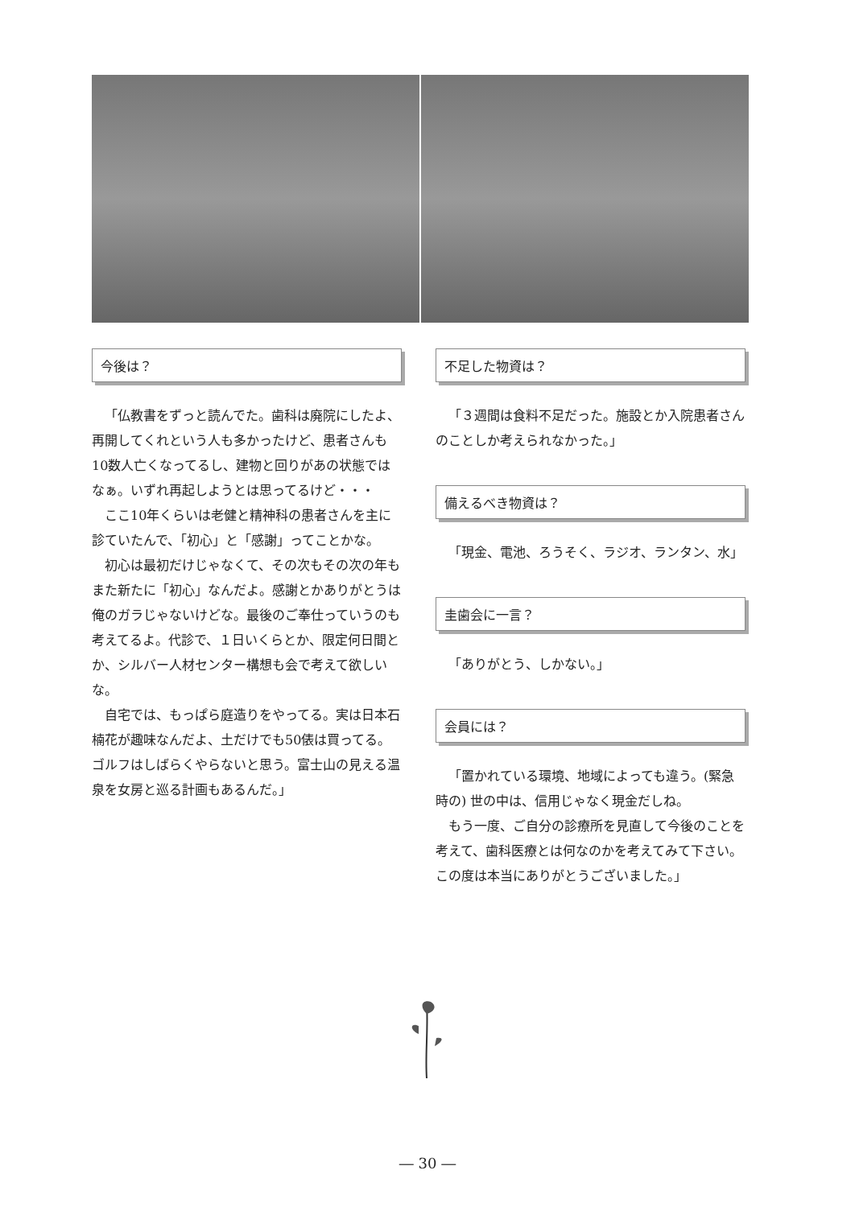今後は？
「仏教書をずっと読んでた。歯科は廃院にしたよ、再開してくれという人も多かったけど、患者さんも10数人亡くなってるし、建物と回りがあの状態ではなぁ。いずれ再起しようとは思ってるけど・・・
ここ10年くらいは老健と精神科の患者さんを主に診ていたんで、「初心」と「感謝」ってことかな。
初心は最初だけじゃなくて、その次もその次の年もまた新たに「初心」なんだよ。感謝とかありがとうは俺のガラじゃないけどな。最後のご奉仕っていうのも考えてるよ。代診で、１日いくらとか、限定何日間とか、シルバー人材センター構想も会で考えて欲しいな。
自宅では、もっぱら庭造りをやってる。実は日本石楠花が趣味なんだよ、土だけでも50俵は買ってる。ゴルフはしばらくやらないと思う。富士山の見える温泉を女房と巡る計画もあるんだ。」
不足した物資は？
「３週間は食料不足だった。施設とか入院患者さんのことしか考えられなかった。」
備えるべき物資は？
「現金、電池、ろうそく、ラジオ、ランタン、水」
圭歯会に一言？
「ありがとう、しかない。」
会員には？
「置かれている環境、地域によっても違う。(緊急時の) 世の中は、信用じゃなく現金だしね。
もう一度、ご自分の診療所を見直して今後のことを考えて、歯科医療とは何なのかを考えてみて下さい。この度は本当にありがとうございました。」
― 30 ―